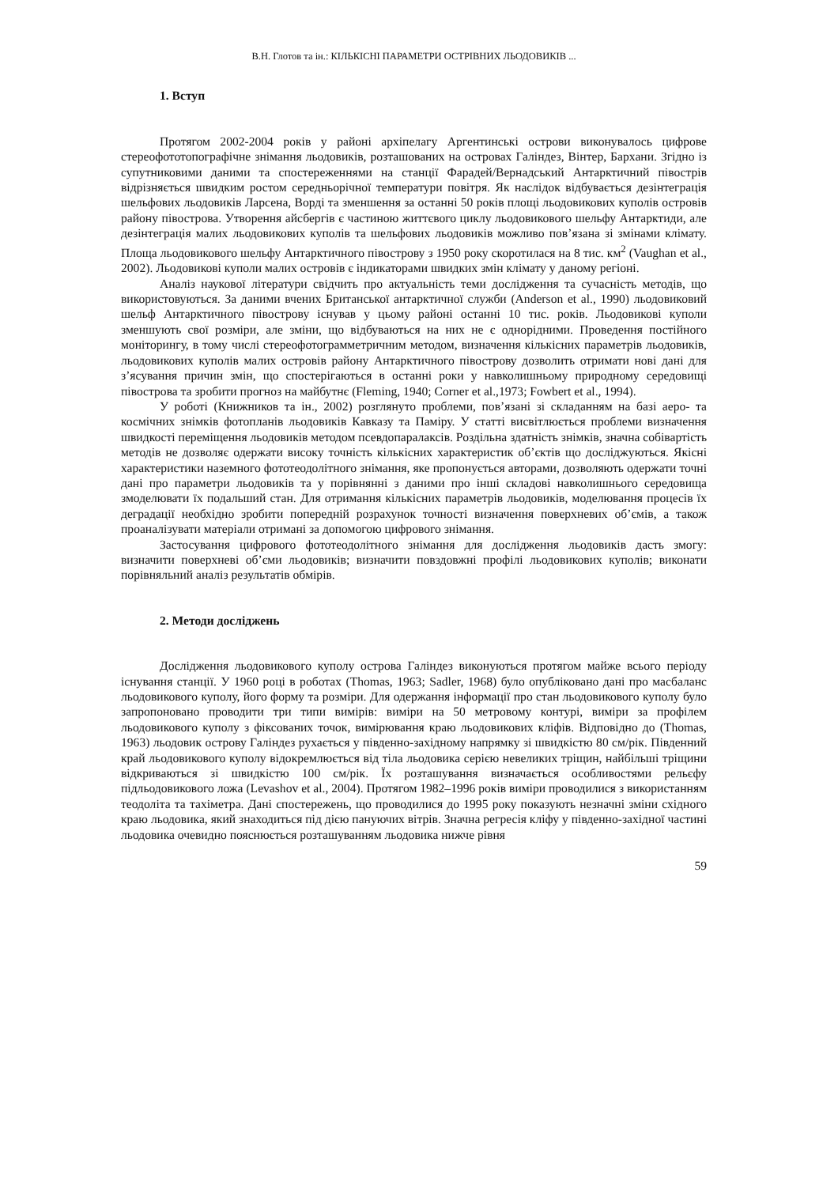В.Н. Глотов та ін.: КІЛЬКІСНІ ПАРАМЕТРИ ОСТРІВНИХ ЛЬОДОВИКІВ ...
1. Вступ
Протягом 2002-2004 років у районі архіпелагу Аргентинські острови виконувалось цифрове стереофототопографічне знімання льодовиків, розташованих на островах Галіндез, Вінтер, Бархани. Згідно із супутниковими даними та спостереженнями на станції Фарадей/Вернадський Антарктичний півострів відрізняється швидким ростом середньорічної температури повітря. Як наслідок відбувається дезінтеграція шельфових льодовиків Ларсена, Ворді та зменшення за останні 50 років площі льодовикових куполів островів району півострова. Утворення айсбергів є частиною життєвого циклу льодовикового шельфу Антарктиди, але дезінтеграція малих льодовикових куполів та шельфових льодовиків можливо пов’язана зі змінами клімату. Площа льодовикового шельфу Антарктичного півострову з 1950 року скоротилася на 8 тис. км<sup>2</sup> (Vaughan et al., 2002). Льодовикові куполи малих островів є індикаторами швидких змін клімату у даному регіоні.
Аналіз наукової літератури свідчить про актуальність теми дослідження та сучасність методів, що використовуються. За даними вчених Британської антарктичної служби (Anderson et al., 1990) льодовиковий шельф Антарктичного півострову існував у цьому районі останні 10 тис. років. Льодовикові куполи зменшують свої розміри, але зміни, що відбуваються на них не є однорідними. Проведення постійного моніторингу, в тому числі стереофотограмметричним методом, визначення кількісних параметрів льодовиків, льодовикових куполів малих островів району Антарктичного півострову дозволить отримати нові дані для з’ясування причин змін, що спостерігаються в останні роки у навколишньому природному середовищі півострова та зробити прогноз на майбутнє (Fleming, 1940; Corner et al.,1973; Fowbert et al., 1994).
У роботі (Книжников та ін., 2002) розглянуто проблеми, пов’язані зі складанням на базі аеро- та космічних знімків фотопланів льодовиків Кавказу та Паміру. У статті висвітлюється проблеми визначення швидкості переміщення льодовиків методом псевдопаралаксів. Роздільна здатність знімків, значна собівартість методів не дозволяє одержати високу точність кількісних характеристик об’єктів що досліджуються. Якісні характеристики наземного фототеодолітного знімання, яке пропонується авторами, дозволяють одержати точні дані про параметри льодовиків та у порівнянні з даними про інші складові навколишнього середовища змоделювати їх подальший стан. Для отримання кількісних параметрів льодовиків, моделювання процесів їх деградації необхідно зробити попередній розрахунок точності визначення поверхневих об’ємів, а також проаналізувати матеріали отримані за допомогою цифрового знімання.
Застосування цифрового фототеодолітного знімання для дослідження льодовиків дасть змогу: визначити поверхневі об’єми льодовиків; визначити повздовжні профілі льодовикових куполів; виконати порівняльний аналіз результатів обмірів.
2. Методи досліджень
Дослідження льодовикового куполу острова Галіндез виконуються протягом майже всього періоду існування станції. У 1960 році в роботах (Thomas, 1963; Sadler, 1968) було опубліковано дані про масбаланс льодовикового куполу, його форму та розміри. Для одержання інформації про стан льодовикового куполу було запропоновано проводити три типи вимірів: виміри на 50 метровому контурі, виміри за профілем льодовикового куполу з фіксованих точок, вимірювання краю льодовикових кліфів. Відповідно до (Thomas, 1963) льодовик острову Галіндез рухається у південно-західному напрямку зі швидкістю 80 см/рік. Південний край льодовикового куполу відокремлюється від тіла льодовика серією невеликих тріщин, найбільші тріщини відкриваються зі швидкістю 100 см/рік. Їх розташування визначається особливостями рельєфу підльодовикового ложа (Levashov et al., 2004). Протягом 1982–1996 років виміри проводилися з використанням теодоліта та тахіметра. Дані спостережень, що проводилися до 1995 року показують незначні зміни східного краю льодовика, який знаходиться під дією пануючих вітрів. Значна регресія кліфу у південно-західної частині льодовика очевидно пояснюється розташуванням льодовика нижче рівня
59